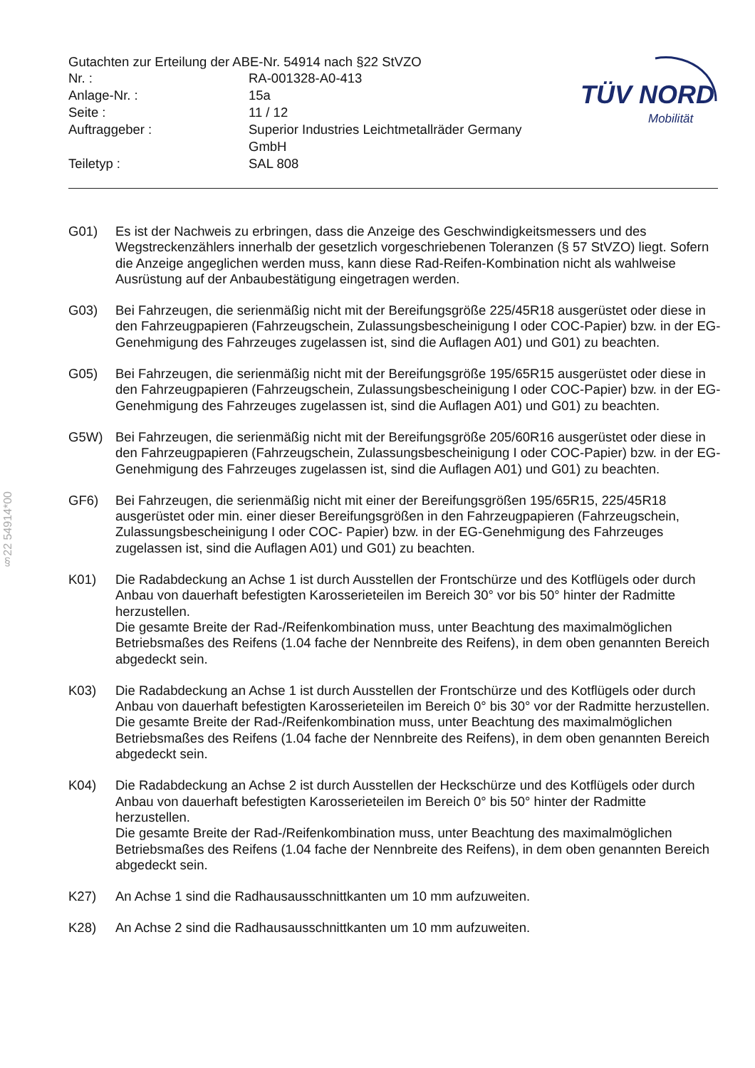Gutachten zur Erteilung der ABE-Nr. 54914 nach §22 StVZO
| Nr. : | RA-001328-A0-413 |
| Anlage-Nr. : | 15a |
| Seite : | 11 / 12 |
| Auftraggeber : | Superior Industries Leichtmetallräder Germany GmbH |
| Teiletyp : | SAL 808 |
TÜV NORD
Mobilität
§22 54914*00
G01) Es ist der Nachweis zu erbringen, dass die Anzeige des Geschwindigkeitsmessers und des Wegstreckenzählers innerhalb der gesetzlich vorgeschriebenen Toleranzen (§ 57 StVZO) liegt. Sofern die Anzeige angeglichen werden muss, kann diese Rad-Reifen-Kombination nicht als wahlweise Ausrüstung auf der Anbaubestätigung eingetragen werden.
G03) Bei Fahrzeugen, die serienmäßig nicht mit der Bereifungsgröße 225/45R18 ausgerüstet oder diese in den Fahrzeugpapieren (Fahrzeugschein, Zulassungsbescheinigung I oder COC-Papier) bzw. in der EG-Genehmigung des Fahrzeuges zugelassen ist, sind die Auflagen A01) und G01) zu beachten.
G05) Bei Fahrzeugen, die serienmäßig nicht mit der Bereifungsgröße 195/65R15 ausgerüstet oder diese in den Fahrzeugpapieren (Fahrzeugschein, Zulassungsbescheinigung I oder COC-Papier) bzw. in der EG-Genehmigung des Fahrzeuges zugelassen ist, sind die Auflagen A01) und G01) zu beachten.
G5W) Bei Fahrzeugen, die serienmäßig nicht mit der Bereifungsgröße 205/60R16 ausgerüstet oder diese in den Fahrzeugpapieren (Fahrzeugschein, Zulassungsbescheinigung I oder COC-Papier) bzw. in der EG-Genehmigung des Fahrzeuges zugelassen ist, sind die Auflagen A01) und G01) zu beachten.
GF6) Bei Fahrzeugen, die serienmäßig nicht mit einer der Bereifungsgrößen 195/65R15, 225/45R18 ausgerüstet oder min. einer dieser Bereifungsgrößen in den Fahrzeugpapieren (Fahrzeugschein, Zulassungsbescheinigung I oder COC- Papier) bzw. in der EG-Genehmigung des Fahrzeuges zugelassen ist, sind die Auflagen A01) und G01) zu beachten.
K01) Die Radabdeckung an Achse 1 ist durch Ausstellen der Frontschürze und des Kotflügels oder durch Anbau von dauerhaft befestigten Karosserieteilen im Bereich 30° vor bis 50° hinter der Radmitte herzustellen.
Die gesamte Breite der Rad-/Reifenkombination muss, unter Beachtung des maximalmöglichen Betriebsmaßes des Reifens (1.04 fache der Nennbreite des Reifens), in dem oben genannten Bereich abgedeckt sein.
K03) Die Radabdeckung an Achse 1 ist durch Ausstellen der Frontschürze und des Kotflügels oder durch Anbau von dauerhaft befestigten Karosserieteilen im Bereich 0° bis 30° vor der Radmitte herzustellen.
Die gesamte Breite der Rad-/Reifenkombination muss, unter Beachtung des maximalmöglichen Betriebsmaßes des Reifens (1.04 fache der Nennbreite des Reifens), in dem oben genannten Bereich abgedeckt sein.
K04) Die Radabdeckung an Achse 2 ist durch Ausstellen der Heckschürze und des Kotflügels oder durch Anbau von dauerhaft befestigten Karosserieteilen im Bereich 0° bis 50° hinter der Radmitte herzustellen.
Die gesamte Breite der Rad-/Reifenkombination muss, unter Beachtung des maximalmöglichen Betriebsmaßes des Reifens (1.04 fache der Nennbreite des Reifens), in dem oben genannten Bereich abgedeckt sein.
K27) An Achse 1 sind die Radhausausschnittkanten um 10 mm aufzuweiten.
K28) An Achse 2 sind die Radhausausschnittkanten um 10 mm aufzuweiten.